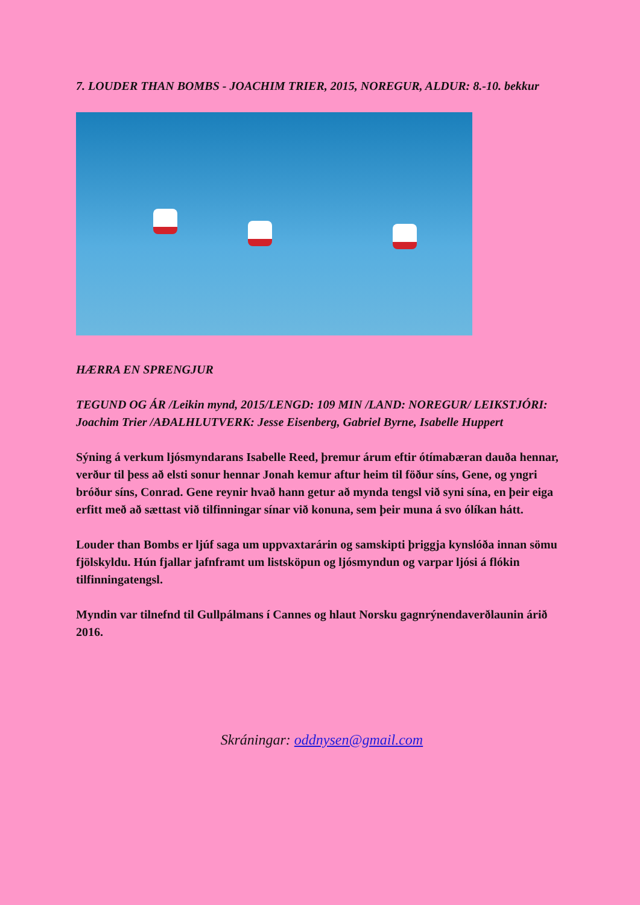7. LOUDER THAN BOMBS - JOACHIM TRIER, 2015, NOREGUR, ALDUR: 8.-10. bekkur
HÆRRA EN SPRENGJUR
TEGUND OG ÁR /Leikin mynd, 2015/LENGD: 109 MIN /LAND: NOREGUR/ LEIKSTJÓRI: Joachim Trier /AÐALHLUTVERK: Jesse Eisenberg, Gabriel Byrne, Isabelle Huppert
Sýning á verkum ljósmyndarans Isabelle Reed, þremur árum eftir ótímabæran dauða hennar, verður til þess að elsti sonur hennar Jonah kemur aftur heim til föður síns, Gene, og yngri bróður síns, Conrad. Gene reynir hvað hann getur að mynda tengsl við syni sína, en þeir eiga erfitt með að sættast við tilfinningar sínar við konuna, sem þeir muna á svo ólíkan hátt.
Louder than Bombs er ljúf saga um uppvaxtarárin og samskipti þriggja kynslóða innan sömu fjölskyldu. Hún fjallar jafnframt um listsköpun og ljósmyndun og varpar ljósi á flókin tilfinningatengsl.
Myndin var tilnefnd til Gullpálmans í Cannes og hlaut Norsku gagnrýnendaverðlaunin árið 2016.
Skráningar: oddnysen@gmail.com